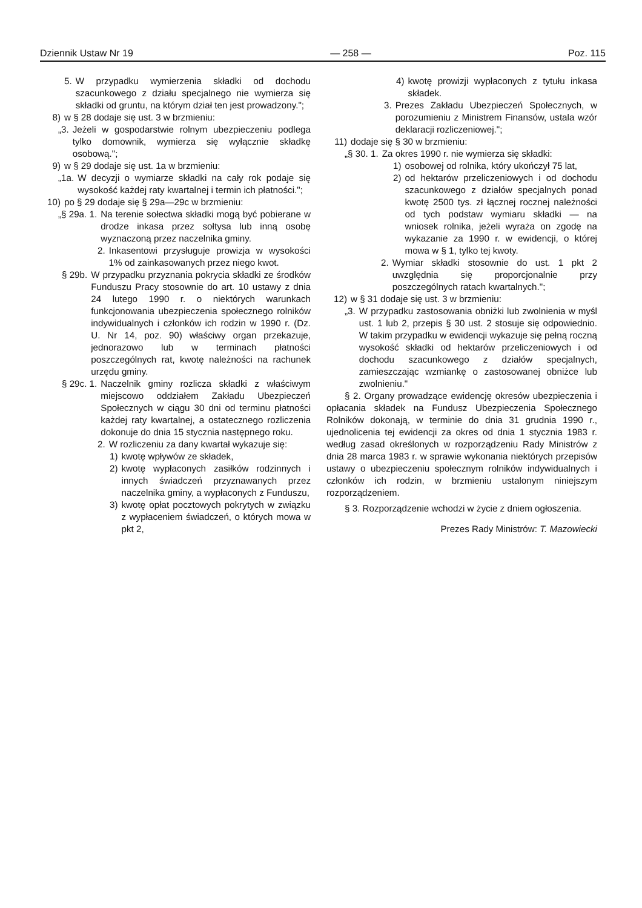Dziennik Ustaw Nr 19 — 258 — Poz. 115
5. W przypadku wymierzenia składki od dochodu szacunkowego z działu specjalnego nie wymierza się składki od gruntu, na którym dział ten jest prowadzony.";
8) w § 28 dodaje się ust. 3 w brzmieniu:
„3. Jeżeli w gospodarstwie rolnym ubezpieczeniu podlega tylko domownik, wymierza się wyłącznie składkę osobową.";
9) w § 29 dodaje się ust. 1a w brzmieniu:
„1a. W decyzji o wymiarze składki na cały rok podaje się wysokość każdej raty kwartalnej i termin ich płatności.";
10) po § 29 dodaje się § 29a—29c w brzmieniu:
„§ 29a. 1. Na terenie sołectwa składki mogą być pobierane w drodze inkasa przez sołtysa lub inną osobę wyznaczoną przez naczelnika gminy.
2. Inkasentowi przysługuje prowizja w wysokości 1% od zainkasowanych przez niego kwot.
§ 29b. W przypadku przyznania pokrycia składki ze środków Funduszu Pracy stosownie do art. 10 ustawy z dnia 24 lutego 1990 r. o niektórych warunkach funkcjonowania ubezpieczenia społecznego rolników indywidualnych i członków ich rodzin w 1990 r. (Dz. U. Nr 14, poz. 90) właściwy organ przekazuje, jednorazowo lub w terminach płatności poszczególnych rat, kwotę należności na rachunek urzędu gminy.
§ 29c. 1. Naczelnik gminy rozlicza składki z właściwym miejscowo oddziałem Zakładu Ubezpieczeń Społecznych w ciągu 30 dni od terminu płatności każdej raty kwartalnej, a ostatecznego rozliczenia dokonuje do dnia 15 stycznia następnego roku.
2. W rozliczeniu za dany kwartał wykazuje się:
1) kwotę wpływów ze składek,
2) kwotę wypłaconych zasiłków rodzinnych i innych świadczeń przyznawanych przez naczelnika gminy, a wypłaconych z Funduszu,
3) kwotę opłat pocztowych pokrytych w związku z wypłaceniem świadczeń, o których mowa w pkt 2,
4) kwotę prowizji wypłaconych z tytułu inkasa składek.
3. Prezes Zakładu Ubezpieczeń Społecznych, w porozumieniu z Ministrem Finansów, ustala wzór deklaracji rozliczeniowej.";
11) dodaje się § 30 w brzmieniu:
„§ 30. 1. Za okres 1990 r. nie wymierza się składki:
1) osobowej od rolnika, który ukończył 75 lat,
2) od hektarów przeliczeniowych i od dochodu szacunkowego z działów specjalnych ponad kwotę 2500 tys. zł łącznej rocznej należności od tych podstaw wymiaru składki — na wniosek rolnika, jeżeli wyraża on zgodę na wykazanie za 1990 r. w ewidencji, o której mowa w § 1, tylko tej kwoty.
2. Wymiar składki stosownie do ust. 1 pkt 2 uwzględnia się proporcjonalnie przy poszczególnych ratach kwartalnych.";
12) w § 31 dodaje się ust. 3 w brzmieniu:
„3. W przypadku zastosowania obniżki lub zwolnienia w myśl ust. 1 lub 2, przepis § 30 ust. 2 stosuje się odpowiednio. W takim przypadku w ewidencji wykazuje się pełną roczną wysokość składki od hektarów przeliczeniowych i od dochodu szacunkowego z działów specjalnych, zamieszczając wzmiankę o zastosowanej obniżce lub zwolnieniu."
§ 2. Organy prowadzące ewidencję okresów ubezpieczenia i opłacania składek na Fundusz Ubezpieczenia Społecznego Rolników dokonają, w terminie do dnia 31 grudnia 1990 r., ujednolicenia tej ewidencji za okres od dnia 1 stycznia 1983 r. według zasad określonych w rozporządzeniu Rady Ministrów z dnia 28 marca 1983 r. w sprawie wykonania niektórych przepisów ustawy o ubezpieczeniu społecznym rolników indywidualnych i członków ich rodzin, w brzmieniu ustalonym niniejszym rozporządzeniem.
§ 3. Rozporządzenie wchodzi w życie z dniem ogłoszenia.
Prezes Rady Ministrów: T. Mazowiecki